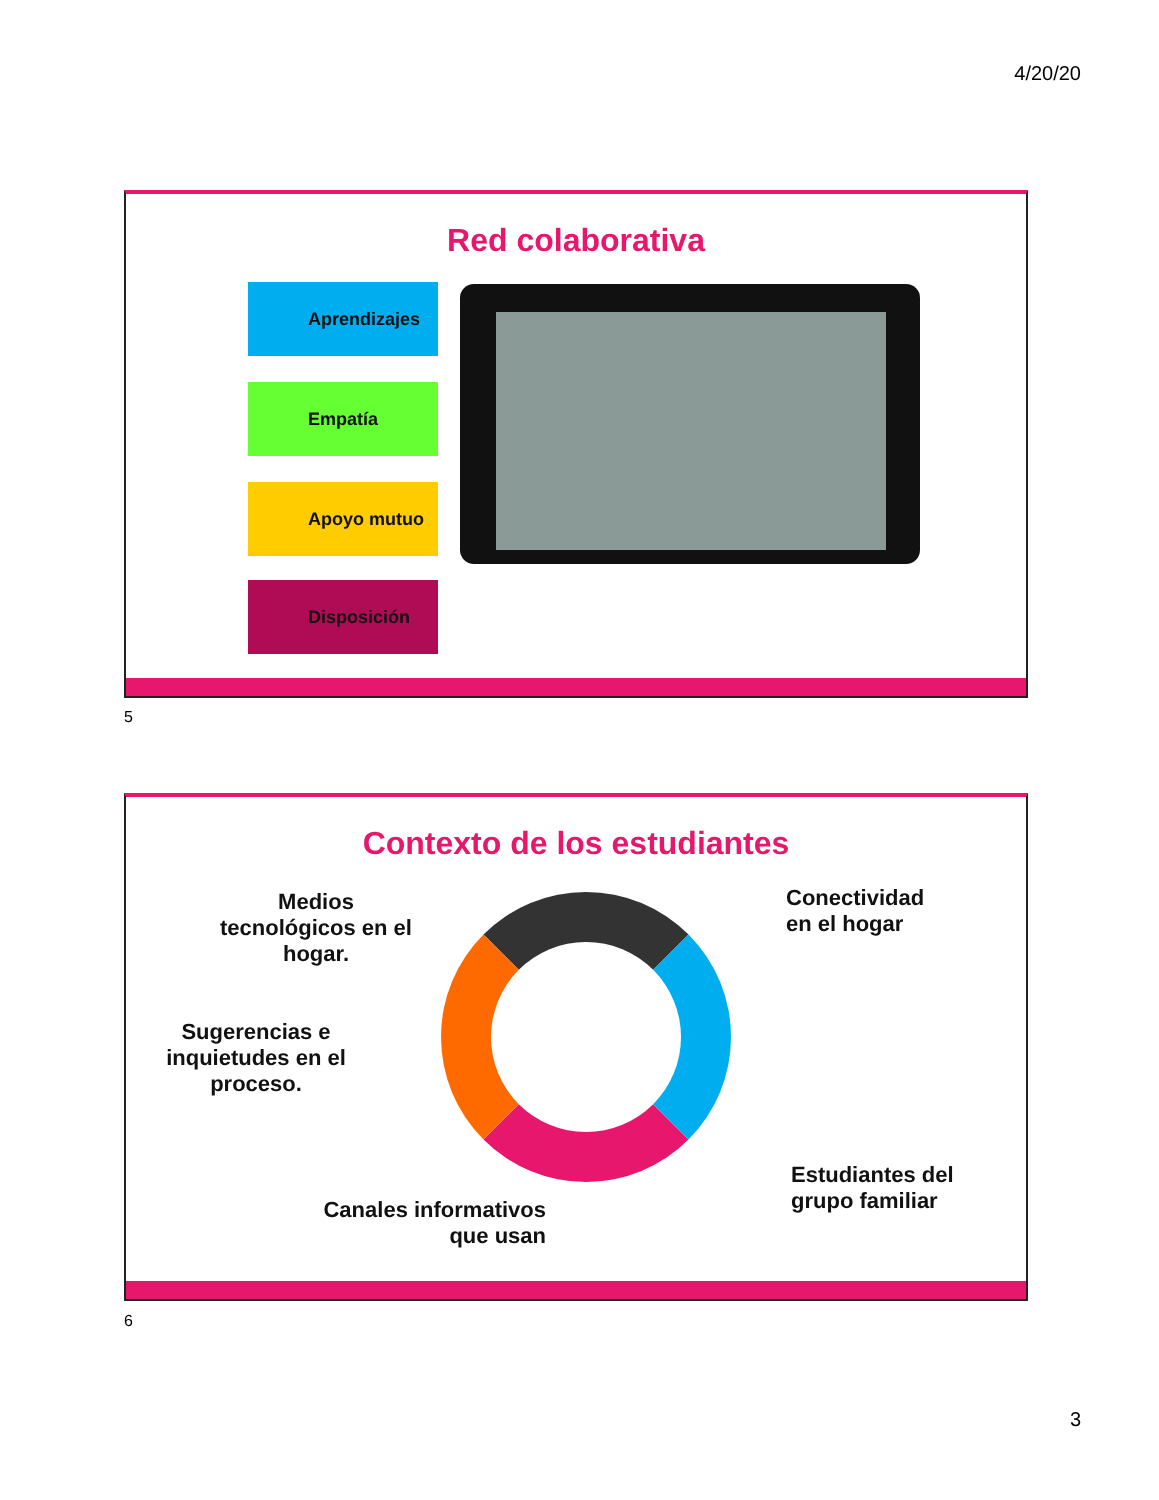4/20/20
Red colaborativa
Aprendizajes
Empatía
Apoyo mutuo
Disposición
5
Contexto de los estudiantes
Medios tecnológicos en el hogar.
Conectividad
en el hogar
Sugerencias e inquietudes en el proceso.
Estudiantes del
grupo familiar
Canales informativos que usan
6
3